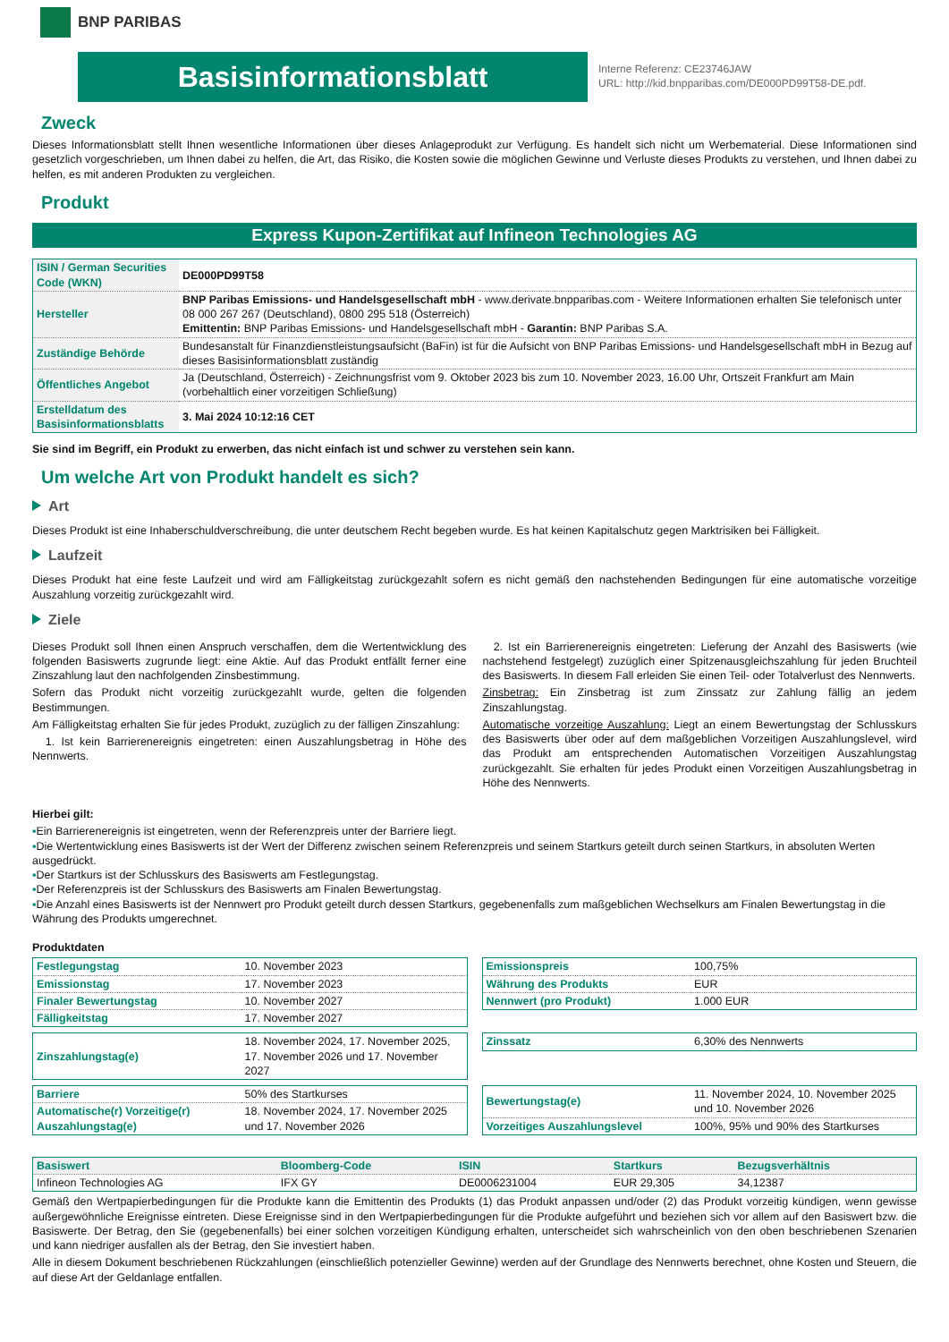BNP PARIBAS
Basisinformationsblatt
Interne Referenz: CE23746JAW
URL: http://kid.bnpparibas.com/DE000PD99T58-DE.pdf.
Zweck
Dieses Informationsblatt stellt Ihnen wesentliche Informationen über dieses Anlageprodukt zur Verfügung. Es handelt sich nicht um Werbematerial. Diese Informationen sind gesetzlich vorgeschrieben, um Ihnen dabei zu helfen, die Art, das Risiko, die Kosten sowie die möglichen Gewinne und Verluste dieses Produkts zu verstehen, und Ihnen dabei zu helfen, es mit anderen Produkten zu vergleichen.
Produkt
Express Kupon-Zertifikat auf Infineon Technologies AG
| ISIN / German Securities Code (WKN) | DE000PD99T58 |
| Hersteller | BNP Paribas Emissions- und Handelsgesellschaft mbH - www.derivate.bnpparibas.com - Weitere Informationen erhalten Sie telefonisch unter 08 000 267 267 (Deutschland), 0800 295 518 (Österreich) Emittentin: BNP Paribas Emissions- und Handelsgesellschaft mbH - Garantin: BNP Paribas S.A. |
| Zuständige Behörde | Bundesanstalt für Finanzdienstleistungsaufsicht (BaFin) ist für die Aufsicht von BNP Paribas Emissions- und Handelsgesellschaft mbH in Bezug auf dieses Basisinformationsblatt zuständig |
| Öffentliches Angebot | Ja (Deutschland, Österreich) - Zeichnungsfrist vom 9. Oktober 2023 bis zum 10. November 2023, 16.00 Uhr, Ortszeit Frankfurt am Main (vorbehaltlich einer vorzeitigen Schließung) |
| Erstelldatum des Basisinformationsblatts | 3. Mai 2024 10:12:16 CET |
Sie sind im Begriff, ein Produkt zu erwerben, das nicht einfach ist und schwer zu verstehen sein kann.
Um welche Art von Produkt handelt es sich?
Art
Dieses Produkt ist eine Inhaberschuldverschreibung, die unter deutschem Recht begeben wurde. Es hat keinen Kapitalschutz gegen Marktrisiken bei Fälligkeit.
Laufzeit
Dieses Produkt hat eine feste Laufzeit und wird am Fälligkeitstag zurückgezahlt sofern es nicht gemäß den nachstehenden Bedingungen für eine automatische vorzeitige Auszahlung vorzeitig zurückgezahlt wird.
Ziele
Dieses Produkt soll Ihnen einen Anspruch verschaffen, dem die Wertentwicklung des folgenden Basiswerts zugrunde liegt: eine Aktie. Auf das Produkt entfällt ferner eine Zinszahlung laut den nachfolgenden Zinsbestimmung.
Sofern das Produkt nicht vorzeitig zurückgezahlt wurde, gelten die folgenden Bestimmungen.
Am Fälligkeitstag erhalten Sie für jedes Produkt, zuzüglich zu der fälligen Zinszahlung:
1. Ist kein Barrierenereignis eingetreten: einen Auszahlungsbetrag in Höhe des Nennwerts.
2. Ist ein Barrierenereignis eingetreten: Lieferung der Anzahl des Basiswerts (wie nachstehend festgelegt) zuzüglich einer Spitzenausgleichszahlung für jeden Bruchteil des Basiswerts. In diesem Fall erleiden Sie einen Teil- oder Totalverlust des Nennwerts.
Zinsbetrag: Ein Zinsbetrag ist zum Zinssatz zur Zahlung fällig an jedem Zinszahlungstag.
Automatische vorzeitige Auszahlung: Liegt an einem Bewertungstag der Schlusskurs des Basiswerts über oder auf dem maßgeblichen Vorzeitigen Auszahlungslevel, wird das Produkt am entsprechenden Automatischen Vorzeitigen Auszahlungstag zurückgezahlt. Sie erhalten für jedes Produkt einen Vorzeitigen Auszahlungsbetrag in Höhe des Nennwerts.
Hierbei gilt:
Ein Barrierenereignis ist eingetreten, wenn der Referenzpreis unter der Barriere liegt.
Die Wertentwicklung eines Basiswerts ist der Wert der Differenz zwischen seinem Referenzpreis und seinem Startkurs geteilt durch seinen Startkurs, in absoluten Werten ausgedrückt.
Der Startkurs ist der Schlusskurs des Basiswerts am Festlegungstag.
Der Referenzpreis ist der Schlusskurs des Basiswerts am Finalen Bewertungstag.
Die Anzahl eines Basiswerts ist der Nennwert pro Produkt geteilt durch dessen Startkurs, gegebenenfalls zum maßgeblichen Wechselkurs am Finalen Bewertungstag in die Währung des Produkts umgerechnet.
Produktdaten
| Festlegungstag | 10. November 2023 |
| Emissionstag | 17. November 2023 |
| Finaler Bewertungstag | 10. November 2027 |
| Fälligkeitstag | 17. November 2027 |
| Emissionspreis | 100,75% |
| Währung des Produkts | EUR |
| Nennwert (pro Produkt) | 1.000 EUR |
| Zinszahlungstag(e) | 18. November 2024, 17. November 2025, 17. November 2026 und 17. November 2027 |
| Zinssatz | 6,30% des Nennwerts |
| Barriere | 50% des Startkurses |
| Automatische(r) Vorzeitige(r) Auszahlungstag(e) | 18. November 2024, 17. November 2025 und 17. November 2026 |
| Bewertungstag(e) | 11. November 2024, 10. November 2025 und 10. November 2026 |
| Vorzeitiges Auszahlungslevel | 100%, 95% und 90% des Startkurses |
| Basiswert | Bloomberg-Code | ISIN | Startkurs | Bezugsverhältnis |
| --- | --- | --- | --- | --- |
| Infineon Technologies AG | IFX GY | DE0006231004 | EUR 29,305 | 34,12387 |
Gemäß den Wertpapierbedingungen für die Produkte kann die Emittentin des Produkts (1) das Produkt anpassen und/oder (2) das Produkt vorzeitig kündigen, wenn gewisse außergewöhnliche Ereignisse eintreten. Diese Ereignisse sind in den Wertpapierbedingungen für die Produkte aufgeführt und beziehen sich vor allem auf den Basiswert bzw. die Basiswerte. Der Betrag, den Sie (gegebenenfalls) bei einer solchen vorzeitigen Kündigung erhalten, unterscheidet sich wahrscheinlich von den oben beschriebenen Szenarien und kann niedriger ausfallen als der Betrag, den Sie investiert haben.
Alle in diesem Dokument beschriebenen Rückzahlungen (einschließlich potenzieller Gewinne) werden auf der Grundlage des Nennwerts berechnet, ohne Kosten und Steuern, die auf diese Art der Geldanlage entfallen.